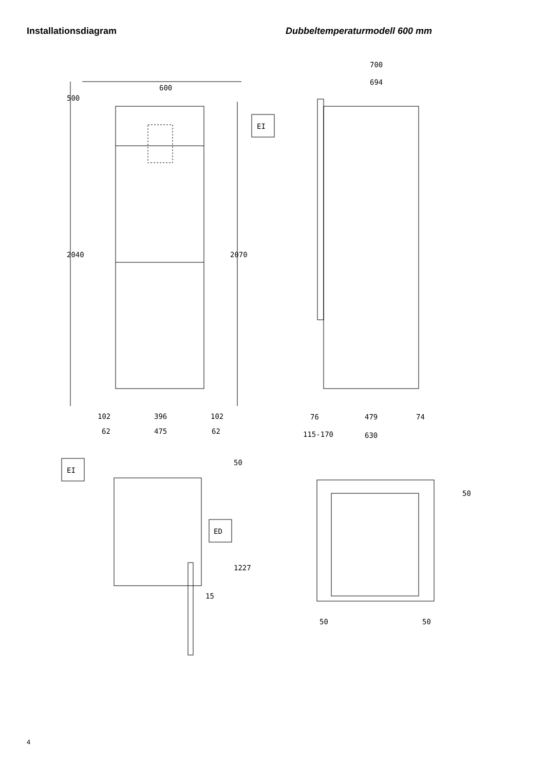Installationsdiagram Dubbeltemperaturmodell 600 mm
600
500
2040
2070
102
396
102
62
475
62
700
694
EI
115-170
76
479
74
630
EI
ED
50
1227
15
50
50
50
4